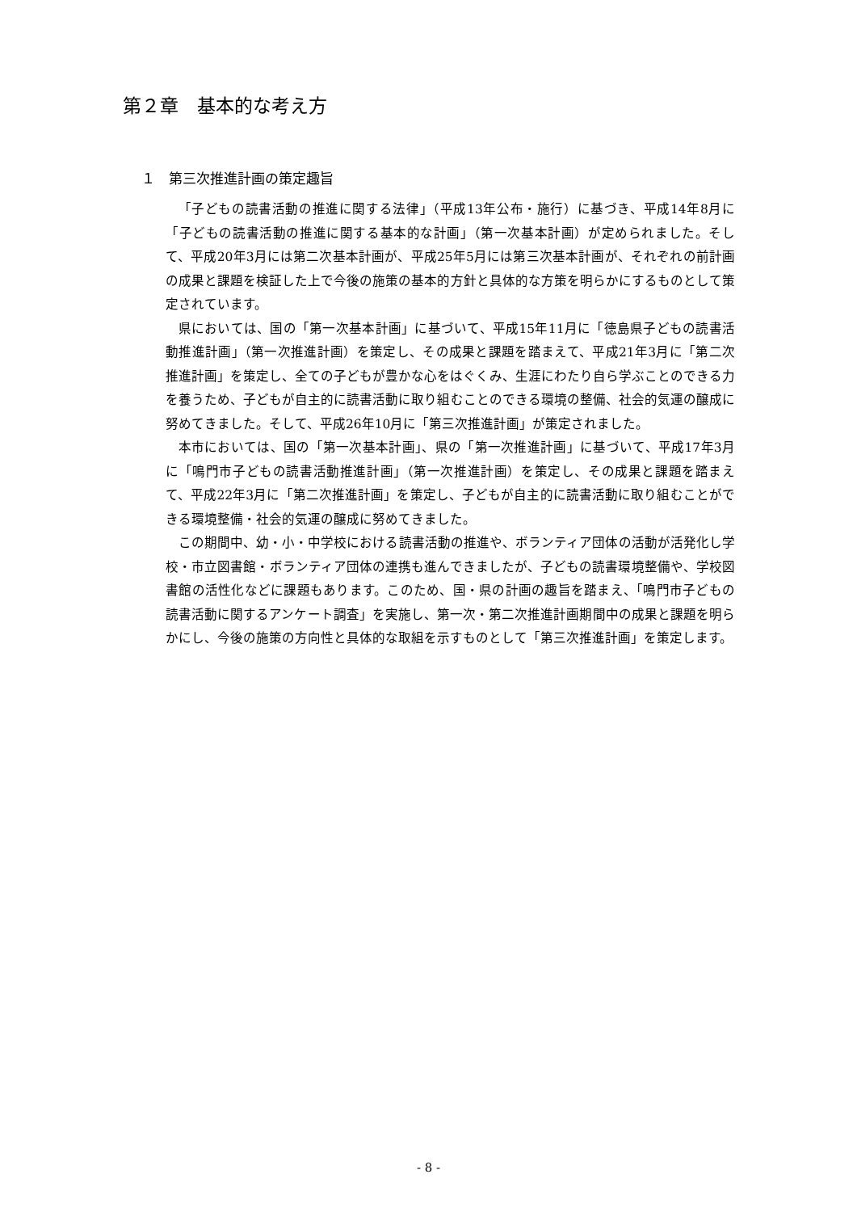第２章　基本的な考え方
１　第三次推進計画の策定趣旨
「子どもの読書活動の推進に関する法律」（平成13年公布・施行）に基づき、平成14年8月に「子どもの読書活動の推進に関する基本的な計画」（第一次基本計画）が定められました。そして、平成20年3月には第二次基本計画が、平成25年5月には第三次基本計画が、それぞれの前計画の成果と課題を検証した上で今後の施策の基本的方針と具体的な方策を明らかにするものとして策定されています。
県においては、国の「第一次基本計画」に基づいて、平成15年11月に「徳島県子どもの読書活動推進計画」（第一次推進計画）を策定し、その成果と課題を踏まえて、平成21年3月に「第二次推進計画」を策定し、全ての子どもが豊かな心をはぐくみ、生涯にわたり自ら学ぶことのできる力を養うため、子どもが自主的に読書活動に取り組むことのできる環境の整備、社会的気運の醸成に努めてきました。そして、平成26年10月に「第三次推進計画」が策定されました。
本市においては、国の「第一次基本計画」、県の「第一次推進計画」に基づいて、平成17年3月に「鳴門市子どもの読書活動推進計画」（第一次推進計画）を策定し、その成果と課題を踏まえて、平成22年3月に「第二次推進計画」を策定し、子どもが自主的に読書活動に取り組むことができる環境整備・社会的気運の醸成に努めてきました。
この期間中、幼・小・中学校における読書活動の推進や、ボランティア団体の活動が活発化し学校・市立図書館・ボランティア団体の連携も進んできましたが、子どもの読書環境整備や、学校図書館の活性化などに課題もあります。このため、国・県の計画の趣旨を踏まえ、「鳴門市子どもの読書活動に関するアンケート調査」を実施し、第一次・第二次推進計画期間中の成果と課題を明らかにし、今後の施策の方向性と具体的な取組を示すものとして「第三次推進計画」を策定します。
- 8 -